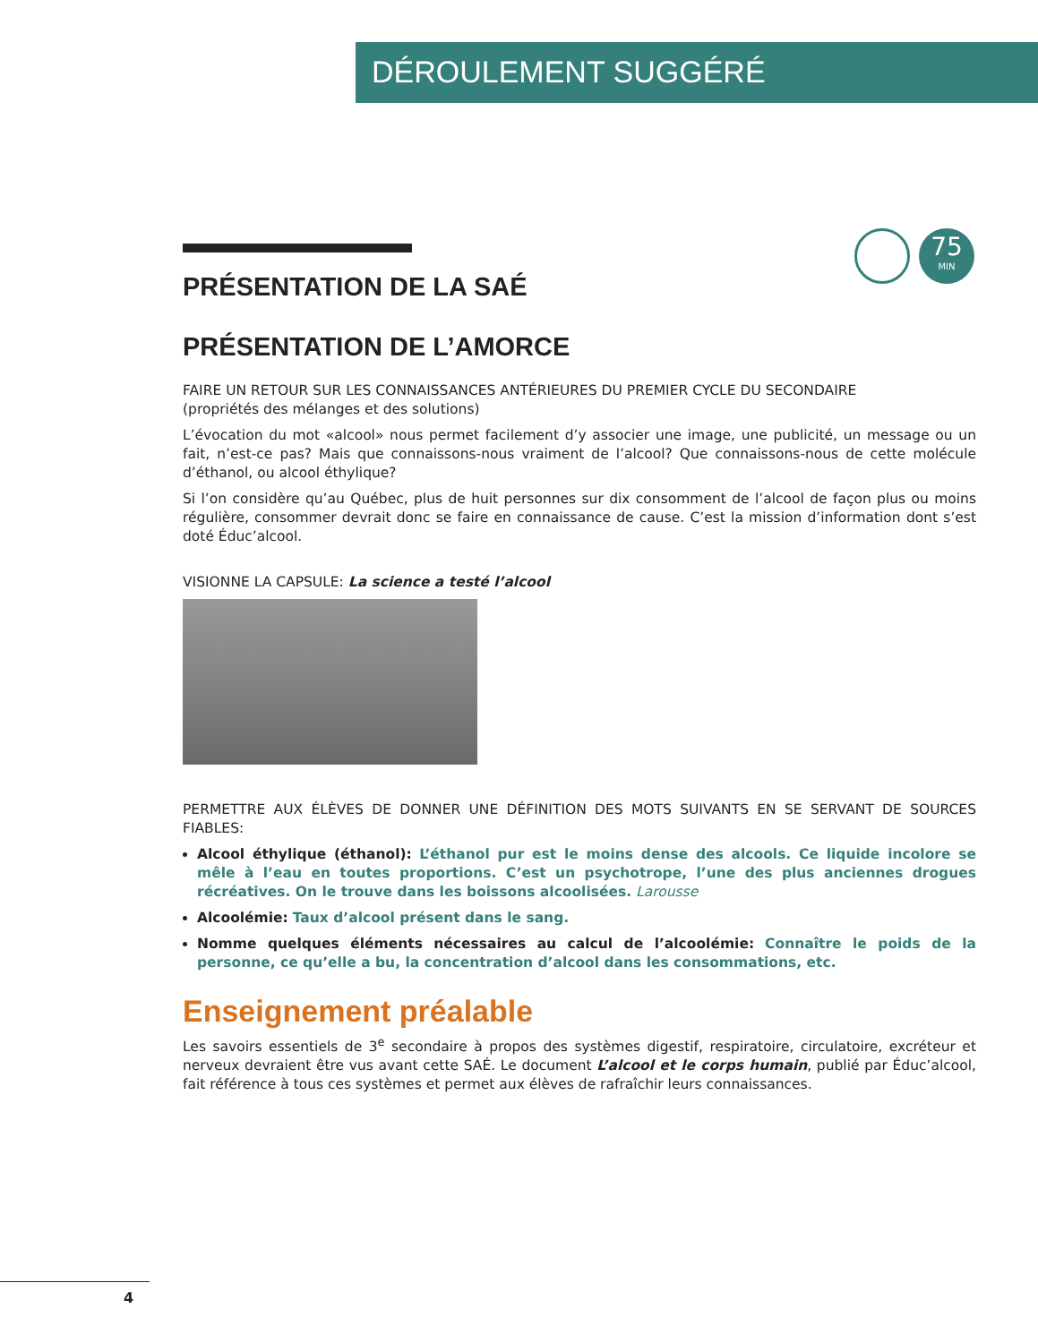DÉROULEMENT SUGGÉRÉ
75
MIN
PRÉSENTATION DE LA SAÉ
PRÉSENTATION DE L’AMORCE
FAIRE UN RETOUR SUR LES CONNAISSANCES ANTÉRIEURES DU PREMIER CYCLE DU SECONDAIRE
(propriétés des mélanges et des solutions)
L’évocation du mot «alcool» nous permet facilement d’y associer une image, une publicité, un message ou un fait, n’est-ce pas? Mais que connaissons-nous vraiment de l’alcool? Que connaissons-nous de cette molécule d’éthanol, ou alcool éthylique?
Si l’on considère qu’au Québec, plus de huit personnes sur dix consomment de l’alcool de façon plus ou moins régulière, consommer devrait donc se faire en connaissance de cause. C’est la mission d’information dont s’est doté Éduc’alcool.
VISIONNE LA CAPSULE: La science a testé l’alcool
PERMETTRE AUX ÉLÈVES DE DONNER UNE DÉFINITION DES MOTS SUIVANTS EN SE SERVANT DE SOURCES FIABLES:
Alcool éthylique (éthanol): L’éthanol pur est le moins dense des alcools. Ce liquide incolore se mêle à l’eau en toutes proportions. C’est un psychotrope, l’une des plus anciennes drogues récréatives. On le trouve dans les boissons alcoolisées. Larousse
Alcoolémie: Taux d’alcool présent dans le sang.
Nomme quelques éléments nécessaires au calcul de l’alcoolémie: Connaître le poids de la personne, ce qu’elle a bu, la concentration d’alcool dans les consommations, etc.
Enseignement préalable
Les savoirs essentiels de 3<sup>e</sup> secondaire à propos des systèmes digestif, respiratoire, circulatoire, excréteur et nerveux devraient être vus avant cette SAÉ. Le document L’alcool et le corps humain, publié par Éduc’alcool, fait référence à tous ces systèmes et permet aux élèves de rafraîchir leurs connaissances.
4